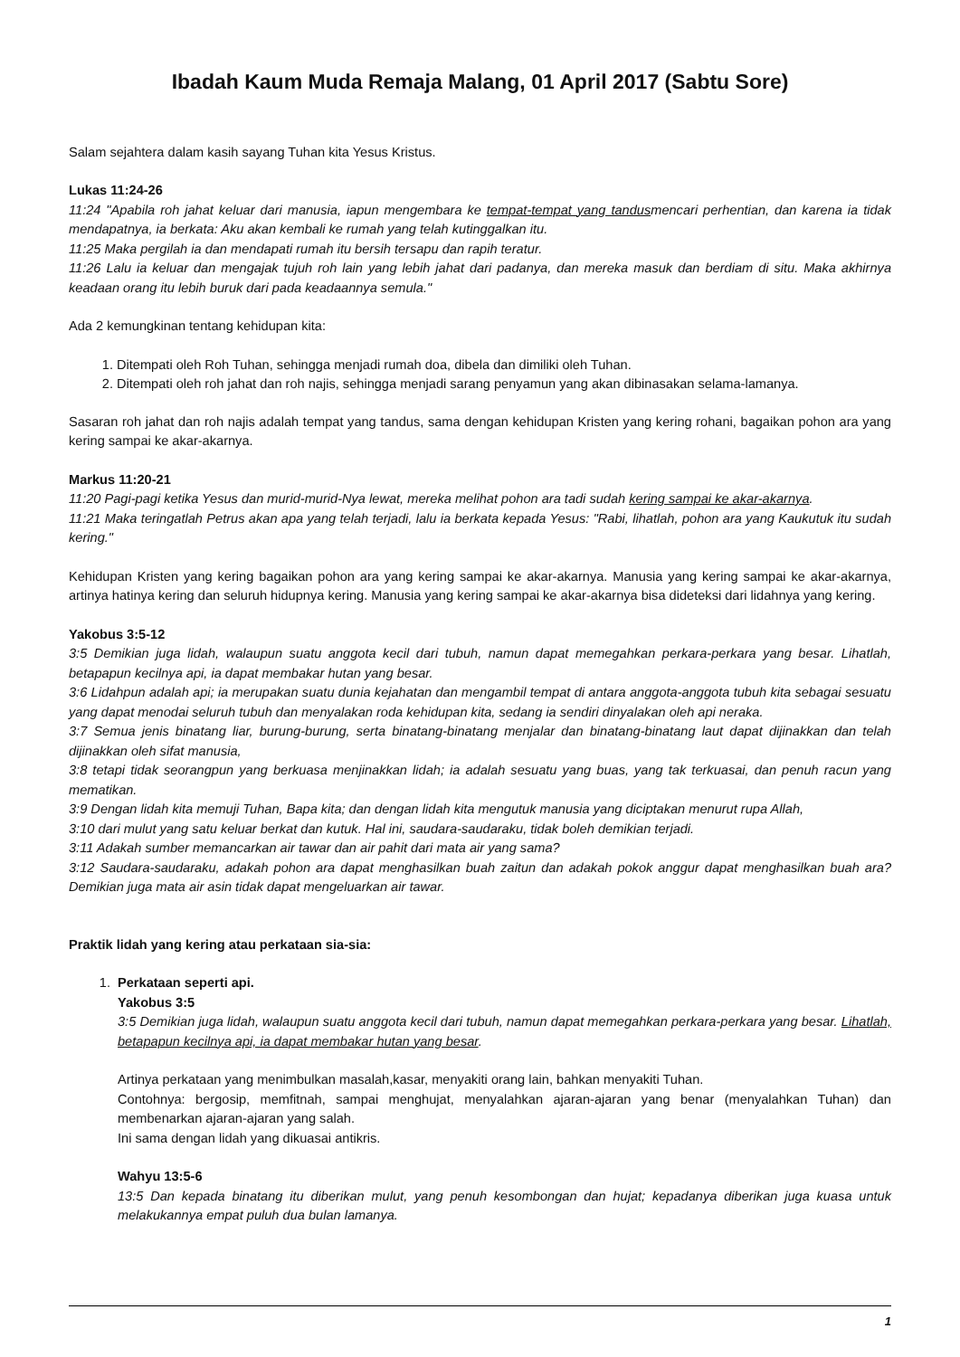Ibadah Kaum Muda Remaja Malang, 01 April 2017 (Sabtu Sore)
Salam sejahtera dalam kasih sayang Tuhan kita Yesus Kristus.
Lukas 11:24-26
11:24 "Apabila roh jahat keluar dari manusia, iapun mengembara ke tempat-tempat yang tandusmencari perhentian, dan karena ia tidak mendapatnya, ia berkata: Aku akan kembali ke rumah yang telah kutinggalkan itu.
11:25 Maka pergilah ia dan mendapati rumah itu bersih tersapu dan rapih teratur.
11:26 Lalu ia keluar dan mengajak tujuh roh lain yang lebih jahat dari padanya, dan mereka masuk dan berdiam di situ. Maka akhirnya keadaan orang itu lebih buruk dari pada keadaannya semula."
Ada 2 kemungkinan tentang kehidupan kita:
1. Ditempati oleh Roh Tuhan, sehingga menjadi rumah doa, dibela dan dimiliki oleh Tuhan.
2. Ditempati oleh roh jahat dan roh najis, sehingga menjadi sarang penyamun yang akan dibinasakan selama-lamanya.
Sasaran roh jahat dan roh najis adalah tempat yang tandus, sama dengan kehidupan Kristen yang kering rohani, bagaikan pohon ara yang kering sampai ke akar-akarnya.
Markus 11:20-21
11:20 Pagi-pagi ketika Yesus dan murid-murid-Nya lewat, mereka melihat pohon ara tadi sudah kering sampai ke akar-akarnya.
11:21 Maka teringatlah Petrus akan apa yang telah terjadi, lalu ia berkata kepada Yesus: "Rabi, lihatlah, pohon ara yang Kaukutuk itu sudah kering."
Kehidupan Kristen yang kering bagaikan pohon ara yang kering sampai ke akar-akarnya. Manusia yang kering sampai ke akar-akarnya, artinya hatinya kering dan seluruh hidupnya kering. Manusia yang kering sampai ke akar-akarnya bisa dideteksi dari lidahnya yang kering.
Yakobus 3:5-12
3:5 Demikian juga lidah, walaupun suatu anggota kecil dari tubuh, namun dapat memegahkan perkara-perkara yang besar. Lihatlah, betapapun kecilnya api, ia dapat membakar hutan yang besar.
3:6 Lidahpun adalah api; ia merupakan suatu dunia kejahatan dan mengambil tempat di antara anggota-anggota tubuh kita sebagai sesuatu yang dapat menodai seluruh tubuh dan menyalakan roda kehidupan kita, sedang ia sendiri dinyalakan oleh api neraka.
3:7 Semua jenis binatang liar, burung-burung, serta binatang-binatang menjalar dan binatang-binatang laut dapat dijinakkan dan telah dijinakkan oleh sifat manusia,
3:8 tetapi tidak seorangpun yang berkuasa menjinakkan lidah; ia adalah sesuatu yang buas, yang tak terkuasai, dan penuh racun yang mematikan.
3:9 Dengan lidah kita memuji Tuhan, Bapa kita; dan dengan lidah kita mengutuk manusia yang diciptakan menurut rupa Allah,
3:10 dari mulut yang satu keluar berkat dan kutuk. Hal ini, saudara-saudaraku, tidak boleh demikian terjadi.
3:11 Adakah sumber memancarkan air tawar dan air pahit dari mata air yang sama?
3:12 Saudara-saudaraku, adakah pohon ara dapat menghasilkan buah zaitun dan adakah pokok anggur dapat menghasilkan buah ara? Demikian juga mata air asin tidak dapat mengeluarkan air tawar.
Praktik lidah yang kering atau perkataan sia-sia:
1. Perkataan seperti api.
Yakobus 3:5
3:5 Demikian juga lidah, walaupun suatu anggota kecil dari tubuh, namun dapat memegahkan perkara-perkara yang besar. Lihatlah, betapapun kecilnya api, ia dapat membakar hutan yang besar.
Artinya perkataan yang menimbulkan masalah,kasar, menyakiti orang lain, bahkan menyakiti Tuhan.
Contohnya: bergosip, memfitnah, sampai menghujat, menyalahkan ajaran-ajaran yang benar (menyalahkan Tuhan) dan membenarkan ajaran-ajaran yang salah.
Ini sama dengan lidah yang dikuasai antikris.
Wahyu 13:5-6
13:5 Dan kepada binatang itu diberikan mulut, yang penuh kesombongan dan hujat; kepadanya diberikan juga kuasa untuk melakukannya empat puluh dua bulan lamanya.
1